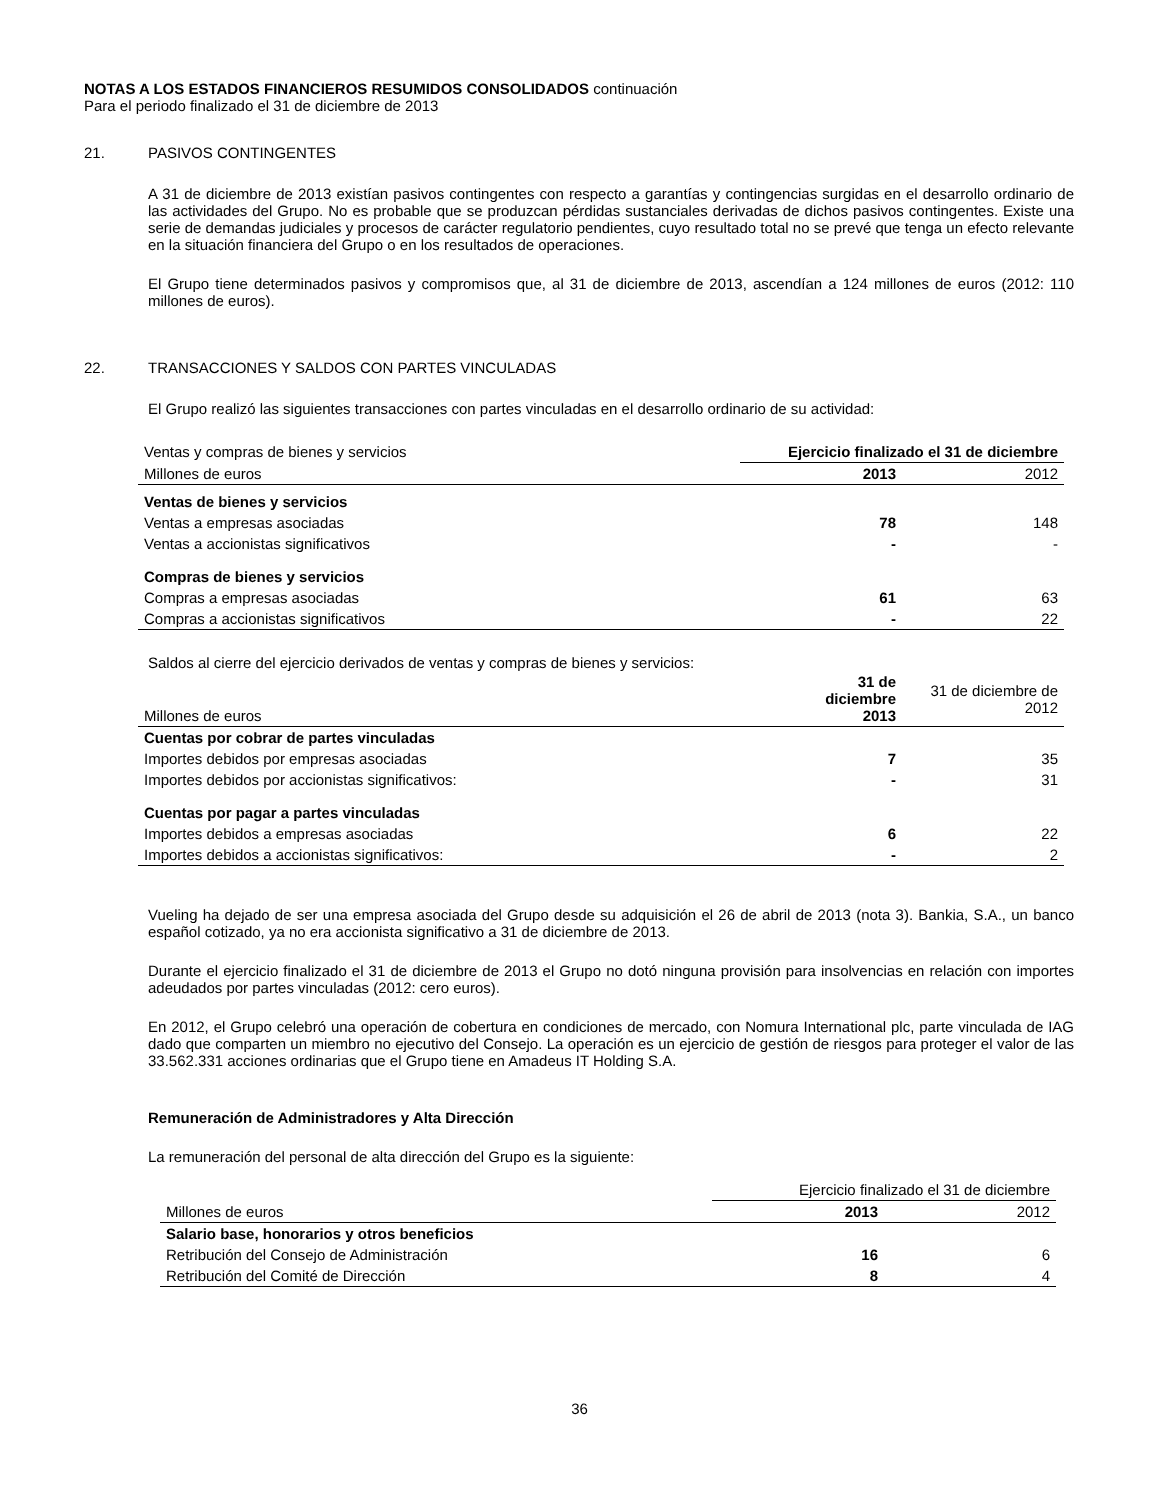NOTAS A LOS ESTADOS FINANCIEROS RESUMIDOS CONSOLIDADOS continuación
Para el periodo finalizado el 31 de diciembre de 2013
21. PASIVOS CONTINGENTES
A 31 de diciembre de 2013 existían pasivos contingentes con respecto a garantías y contingencias surgidas en el desarrollo ordinario de las actividades del Grupo. No es probable que se produzcan pérdidas sustanciales derivadas de dichos pasivos contingentes. Existe una serie de demandas judiciales y procesos de carácter regulatorio pendientes, cuyo resultado total no se prevé que tenga un efecto relevante en la situación financiera del Grupo o en los resultados de operaciones.
El Grupo tiene determinados pasivos y compromisos que, al 31 de diciembre de 2013, ascendían a 124 millones de euros (2012: 110 millones de euros).
22. TRANSACCIONES Y SALDOS CON PARTES VINCULADAS
El Grupo realizó las siguientes transacciones con partes vinculadas en el desarrollo ordinario de su actividad:
| Ventas y compras de bienes y servicios | Ejercicio finalizado el 31 de diciembre | |
| Millones de euros | 2013 | 2012 |
| Ventas de bienes y servicios | | |
| Ventas a empresas asociadas | 78 | 148 |
| Ventas a accionistas significativos | - | - |
| Compras de bienes y servicios | | |
| Compras a empresas asociadas | 61 | 63 |
| Compras a accionistas significativos | - | 22 |
Saldos al cierre del ejercicio derivados de ventas y compras de bienes y servicios:
| Millones de euros | 31 de diciembre 2013 | 31 de diciembre de 2012 |
| Cuentas por cobrar de partes vinculadas | | |
| Importes debidos por empresas asociadas | 7 | 35 |
| Importes debidos por accionistas significativos: | - | 31 |
| Cuentas por pagar a partes vinculadas | | |
| Importes debidos a empresas asociadas | 6 | 22 |
| Importes debidos a accionistas significativos: | - | 2 |
Vueling ha dejado de ser una empresa asociada del Grupo desde su adquisición el 26 de abril de 2013 (nota 3). Bankia, S.A., un banco español cotizado, ya no era accionista significativo a 31 de diciembre de 2013.
Durante el ejercicio finalizado el 31 de diciembre de 2013 el Grupo no dotó ninguna provisión para insolvencias en relación con importes adeudados por partes vinculadas (2012: cero euros).
En 2012, el Grupo celebró una operación de cobertura en condiciones de mercado, con Nomura International plc, parte vinculada de IAG dado que comparten un miembro no ejecutivo del Consejo. La operación es un ejercicio de gestión de riesgos para proteger el valor de las 33.562.331 acciones ordinarias que el Grupo tiene en Amadeus IT Holding S.A.
Remuneración de Administradores y Alta Dirección
La remuneración del personal de alta dirección del Grupo es la siguiente:
| | Ejercicio finalizado el 31 de diciembre | |
| Millones de euros | 2013 | 2012 |
| Salario base, honorarios y otros beneficios | | |
| Retribución del Consejo de Administración | 16 | 6 |
| Retribución del Comité de Dirección | 8 | 4 |
36